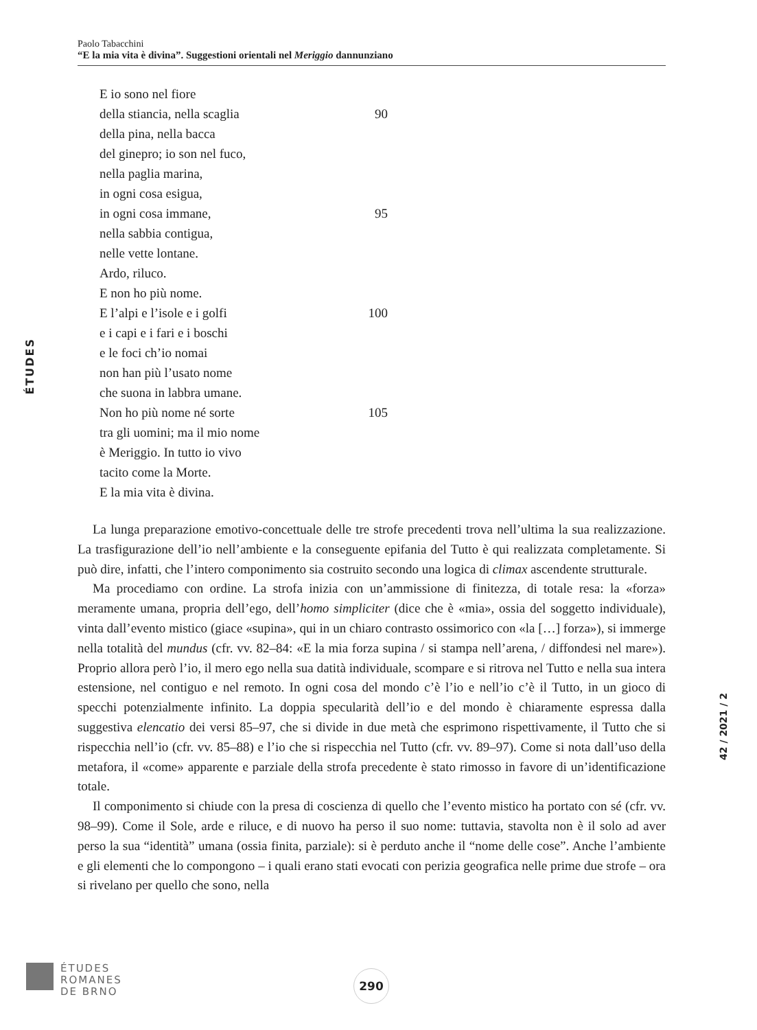Paolo Tabacchini
“E la mia vita è divina”. Suggestioni orientali nel Meriggio dannunziano
E io sono nel fiore
della stiancia, nella scaglia 90
della pina, nella bacca
del ginepro; io son nel fuco,
nella paglia marina,
in ogni cosa esigua,
in ogni cosa immane, 95
nella sabbia contigua,
nelle vette lontane.
Ardo, riluco.
E non ho più nome.
E l’alpi e l’isole e i golfi 100
e i capi e i fari e i boschi
e le foci ch’io nomai
non han più l’usato nome
che suona in labbra umane.
Non ho più nome né sorte 105
tra gli uomini; ma il mio nome
è Meriggio. In tutto io vivo
tacito come la Morte.
E la mia vita è divina.
La lunga preparazione emotivo-concettuale delle tre strofe precedenti trova nell’ultima la sua realizzazione. La trasfigurazione dell’io nell’ambiente e la conseguente epifania del Tutto è qui realizzata completamente. Si può dire, infatti, che l’intero componimento sia costruito secondo una logica di climax ascendente strutturale.
Ma procediamo con ordine. La strofa inizia con un’ammissione di finitezza, di totale resa: la «forza» meramente umana, propria dell’ego, dell’homo simpliciter (dice che è «mia», ossia del soggetto individuale), vinta dall’evento mistico (giace «supina», qui in un chiaro contrasto ossimorico con «la […] forza»), si immerge nella totalità del mundus (cfr. vv. 82–84: «E la mia forza supina / si stampa nell’arena, / diffondesi nel mare»). Proprio allora però l’io, il mero ego nella sua datità individuale, scompare e si ritrova nel Tutto e nella sua intera estensione, nel contiguo e nel remoto. In ogni cosa del mondo c’è l’io e nell’io c’è il Tutto, in un gioco di specchi potenzialmente infinito. La doppia specularità dell’io e del mondo è chiaramente espressa dalla suggestiva elencatio dei versi 85–97, che si divide in due metà che esprimono rispettivamente, il Tutto che si rispecchia nell’io (cfr. vv. 85–88) e l’io che si rispecchia nel Tutto (cfr. vv. 89–97). Come si nota dall’uso della metafora, il «come» apparente e parziale della strofa precedente è stato rimosso in favore di un’identificazione totale.
Il componimento si chiude con la presa di coscienza di quello che l’evento mistico ha portato con sé (cfr. vv. 98–99). Come il Sole, arde e riluce, e di nuovo ha perso il suo nome: tuttavia, stavolta non è il solo ad aver perso la sua “identità” umana (ossia finita, parziale): si è perduto anche il “nome delle cose”. Anche l’ambiente e gli elementi che lo compongono – i quali erano stati evocati con perizia geografica nelle prime due strofe – ora si rivelano per quello che sono, nella
ÉTUDES
42 / 2021 / 2
ÉTUDES
ROMANES
DE BRNO
290